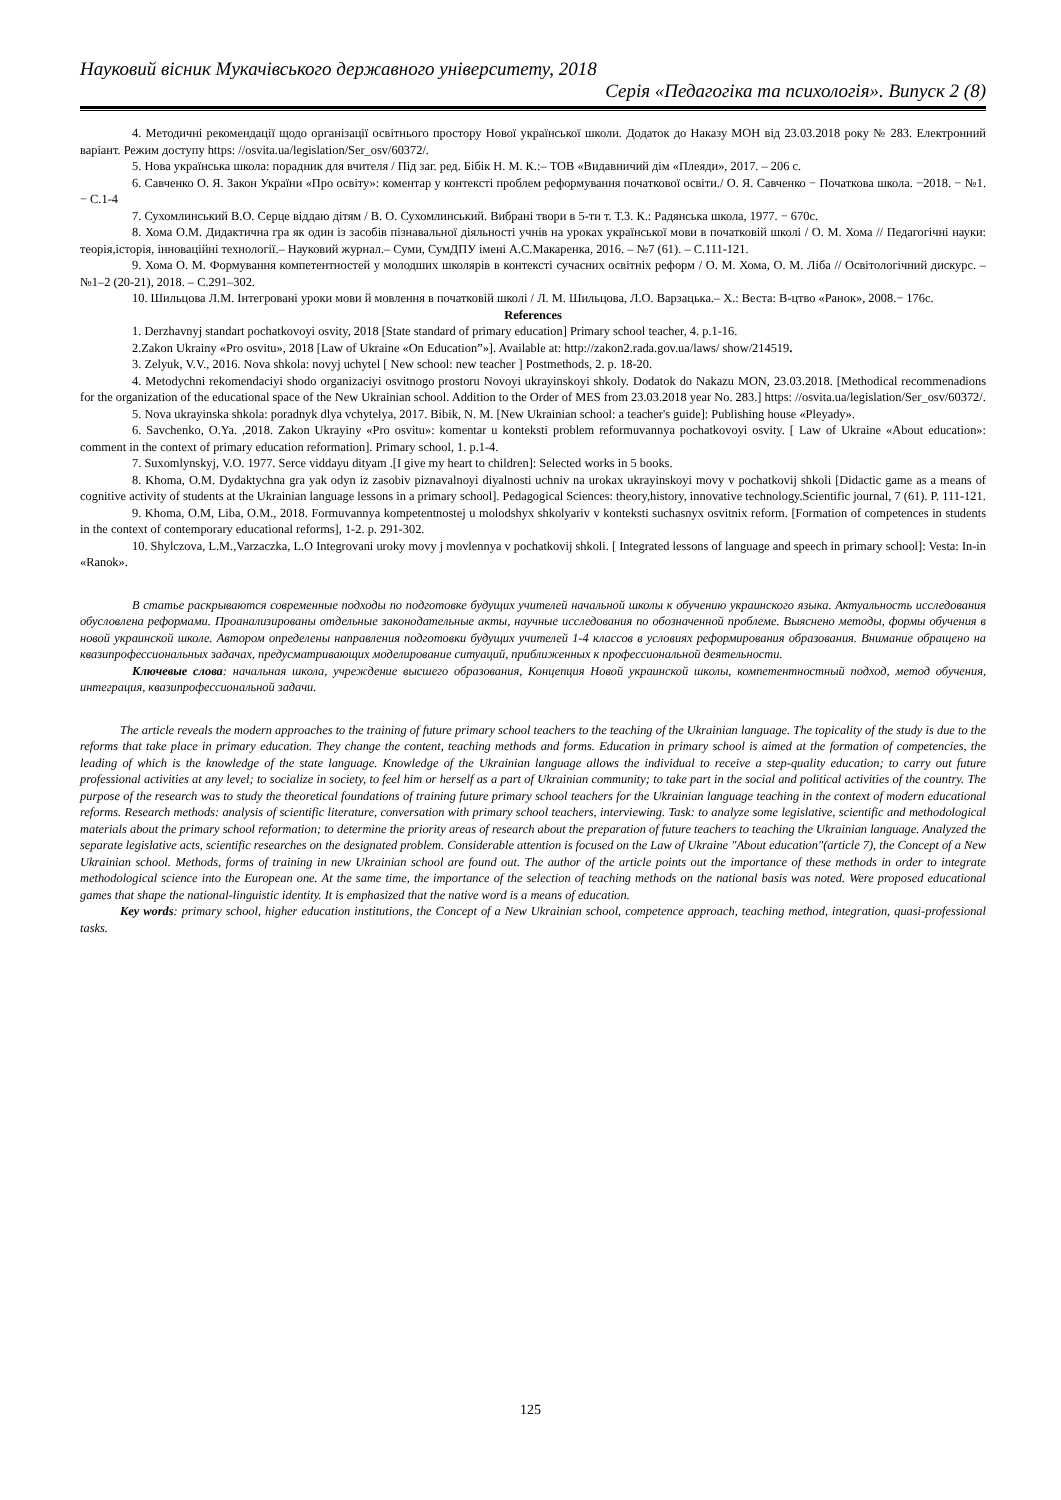Науковий вісник Мукачівського державного університету, 2018
Серія «Педагогіка та психологія». Випуск 2 (8)
4. Методичні рекомендації щодо організації освітнього простору Нової української школи. Додаток до Наказу МОН від 23.03.2018 року № 283. Електронний варіант. Режим доступу https: //osvita.ua/legislation/Ser_osv/60372/.
5. Нова українська школа: порадник для вчителя / Під заг. ред. Бібік Н. М. К.:– ТОВ «Видавничий дім «Плеяди», 2017. – 206 с.
6. Савченко О. Я. Закон України «Про освіту»: коментар у контексті проблем реформування початкової освіти./ О. Я. Савченко − Початкова школа. −2018. − №1. − С.1-4
7. Сухомлинський В.О. Серце віддаю дітям / В. О. Сухомлинський. Вибрані твори в 5-ти т. Т.3. К.: Радянська школа, 1977. − 670с.
8. Хома О.М. Дидактична гра як один із засобів пізнавальної діяльності учнів на уроках української мови в початковій школі / О. М. Хома // Педагогічні науки: теорія,історія, інноваційні технології.– Науковий журнал.– Суми, СумДПУ імені А.С.Макаренка, 2016. – №7 (61). – С.111-121.
9. Хома О. М. Формування компетентностей у молодших школярів в контексті сучасних освітніх реформ / О. М. Хома, О. М. Ліба // Освітологічний дискурс. – №1–2 (20-21), 2018. – С.291–302.
10. Шильцова Л.М. Інтегровані уроки мови й мовлення в початковій школі / Л. М. Шильцова, Л.О. Варзацька.– Х.: Веста: В-цтво «Ранок», 2008.− 176с.
References
1. Derzhavnyj standart pochatkovoyi osvity, 2018 [State standard of primary education] Primary school teacher, 4. p.1-16.
2.Zakon Ukrainy «Pro osvitu», 2018 [Law of Ukraine «On Education”»]. Available at: http://zakon2.rada.gov.ua/laws/ show/214519.
3. Zelyuk, V.V., 2016. Nova shkola: novyj uchytel [ New school: new teacher ] Postmethods, 2. p. 18-20.
4. Metodychni rekomendaciyi shodo organizaciyi osvitnogo prostoru Novoyi ukrayinskoyi shkoly. Dodatok do Nakazu MON, 23.03.2018. [Methodical recommenadions for the organization of the educational space of the New Ukrainian school. Addition to the Order of MES from 23.03.2018 year No. 283.] https: //osvita.ua/legislation/Ser_osv/60372/.
5. Nova ukrayinska shkola: poradnyk dlya vchytelya, 2017. Bibik, N. M. [New Ukrainian school: a teacher's guide]: Publishing house «Pleyady».
6. Savchenko, O.Ya. ,2018. Zakon Ukrayiny «Pro osvitu»: komentar u konteksti problem reformuvannya pochatkovoyi osvity. [ Law of Ukraine «About education»: comment in the context of primary education reformation]. Primary school, 1. p.1-4.
7. Suxomlynskyj, V.O. 1977. Serce viddayu dityam .[I give my heart to children]: Selected works in 5 books.
8. Khoma, O.M. Dydaktychna gra yak odyn iz zasobiv piznavalnoyi diyalnosti uchniv na urokax ukrayinskoyi movy v pochatkovij shkoli [Didactic game as a means of cognitive activity of students at the Ukrainian language lessons in a primary school]. Pedagogical Sciences: theory,history, innovative technology.Scientific journal, 7 (61). P. 111-121.
9. Khoma, O.M, Liba, O.M., 2018. Formuvannya kompetentnostej u molodshyx shkolyariv v konteksti suchasnyx osvitnix reform. [Formation of competences in students in the context of contemporary educational reforms], 1-2. p. 291-302.
10. Shylczova, L.M.,Varzaczka, L.O Integrovani uroky movy j movlennya v pochatkovij shkoli. [ Integrated lessons of language and speech in primary school]: Vesta: In-in «Ranok».
В статье раскрываются современные подходы по подготовке будущих учителей начальной школы к обучению украинского языка. Актуальность исследования обусловлена реформами. Проанализированы отдельные законодательные акты, научные исследования по обозначенной проблеме. Выяснено методы, формы обучения в новой украинской школе. Автором определены направления подготовки будущих учителей 1-4 классов в условиях реформирования образования. Внимание обращено на квазипрофессиональных задачах, предусматривающих моделирование ситуаций, приближенных к профессиональной деятельности.
Ключевые слова: начальная школа, учреждение высшего образования, Концепция Новой украинской школы, компетентностный подход, метод обучения, интеграция, квазипрофессиональной задачи.
The article reveals the modern approaches to the training of future primary school teachers to the teaching of the Ukrainian language. The topicality of the study is due to the reforms that take place in primary education. They change the content, teaching methods and forms. Education in primary school is aimed at the formation of competencies, the leading of which is the knowledge of the state language. Knowledge of the Ukrainian language allows the individual to receive a step-quality education; to carry out future professional activities at any level; to socialize in society, to feel him or herself as a part of Ukrainian community; to take part in the social and political activities of the country. The purpose of the research was to study the theoretical foundations of training future primary school teachers for the Ukrainian language teaching in the context of modern educational reforms. Research methods: analysis of scientific literature, conversation with primary school teachers, interviewing. Task: to analyze some legislative, scientific and methodological materials about the primary school reformation; to determine the priority areas of research about the preparation of future teachers to teaching the Ukrainian language. Analyzed the separate legislative acts, scientific researches on the designated problem. Considerable attention is focused on the Law of Ukraine "About education"(article 7), the Concept of a New Ukrainian school. Methods, forms of training in new Ukrainian school are found out. The author of the article points out the importance of these methods in order to integrate methodological science into the European one. At the same time, the importance of the selection of teaching methods on the national basis was noted. Were proposed educational games that shape the national-linguistic identity. It is emphasized that the native word is a means of education.
Key words: primary school, higher education institutions, the Concept of a New Ukrainian school, competence approach, teaching method, integration, quasi-professional tasks.
125